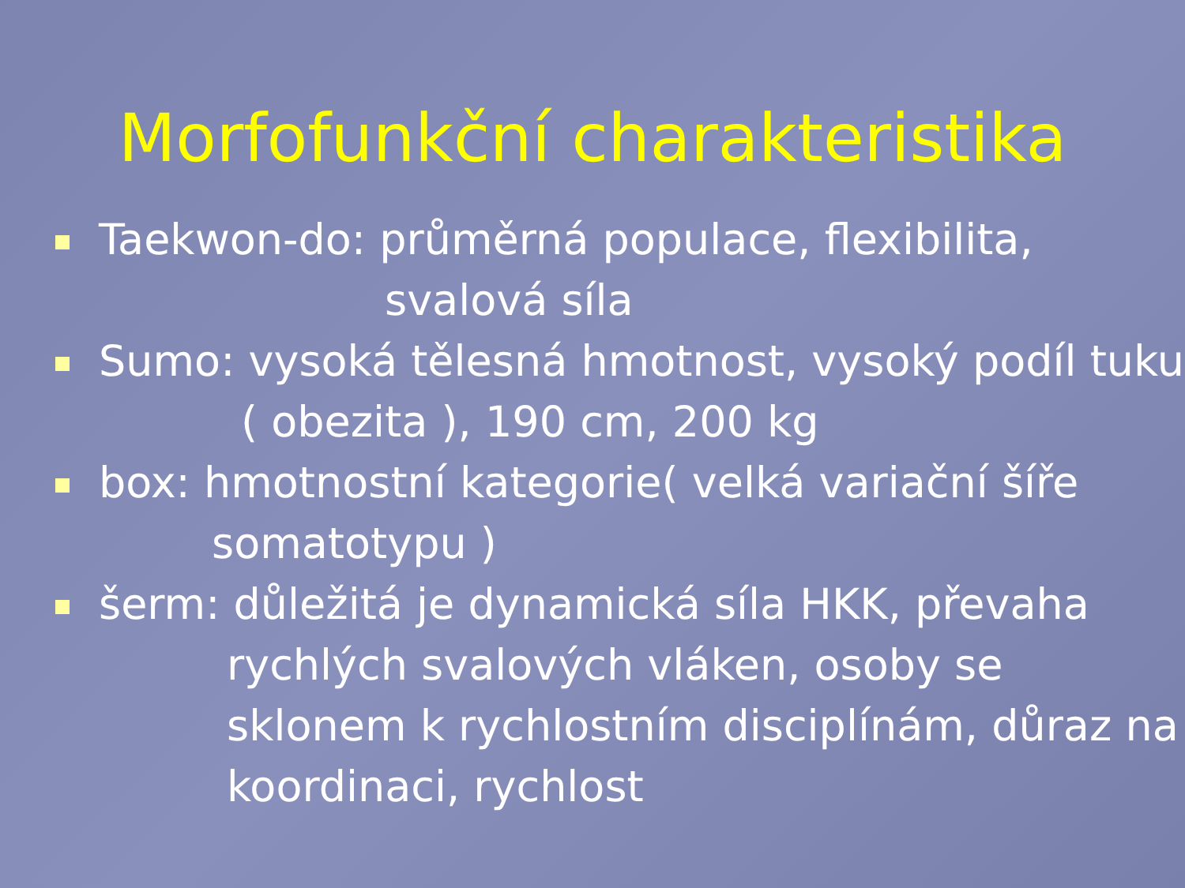Morfofunkční charakteristika
Taekwon-do: průměrná populace, flexibilita,
svalová síla
Sumo: vysoká tělesná hmotnost, vysoký podíl tuku
( obezita ), 190 cm, 200 kg
box: hmotnostní kategorie( velká variační šíře
somatotypu )
šerm: důležitá je dynamická síla HKK, převaha
rychlých svalových vláken, osoby se
sklonem k rychlostním disciplínám, důraz na
koordinaci, rychlost